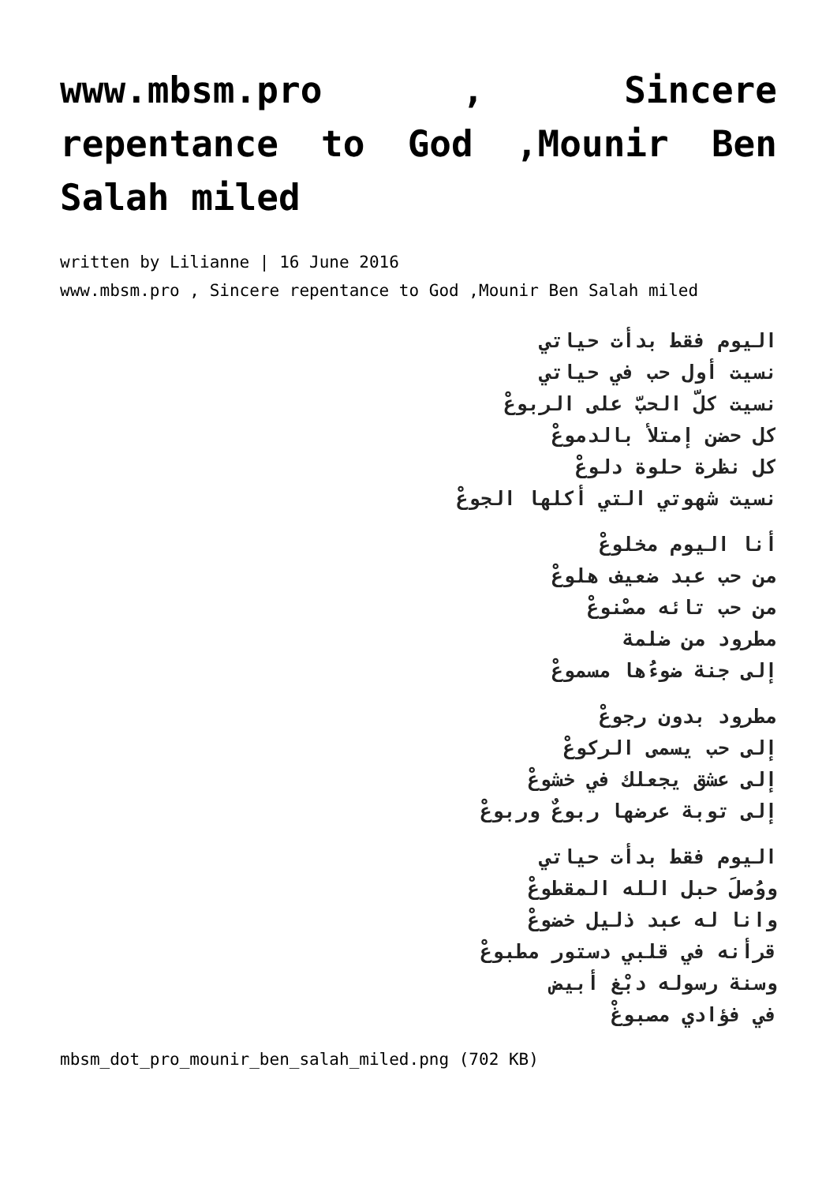www.mbsm.pro , Sincere repentance to God ,Mounir Ben Salah miled
written by Lilianne | 16 June 2016
www.mbsm.pro , Sincere repentance to God ,Mounir Ben Salah miled
اليوم فقط بدأت حياتي
نسيت أول حب في حياتي
نسيت كلّ الحبّ على الربوعْ
كل حضن إمتلأ بالدموعْ
كل نظرة حلوة دلوعْ
نسيت شهوتي التي أكلها الجوعْ
أنا اليوم مخلوعْ
من حب عبد ضعيف هلوعْ
من حب تائه مصْنوعْ
مطرود من ضلمة
إلى جنة ضوءُها مسموعْ
مطرود بدون رجوعْ
إلى حب يسمى الركوعْ
إلى عشق يجعلك في خشوعْ
إلى توبة عرضها ربوعٌ وربوعْ
اليوم فقط بدأت حياتي
ووُصلَ حبل الله المقطوعْ
وانا له عبد ذليل خضوعْ
قرأنه في قلبي دستور مطبوعْ
وسنة رسوله دبْغ أبيض
في فؤادي مصبوغْ
mbsm_dot_pro_mounir_ben_salah_miled.png (702 KB)